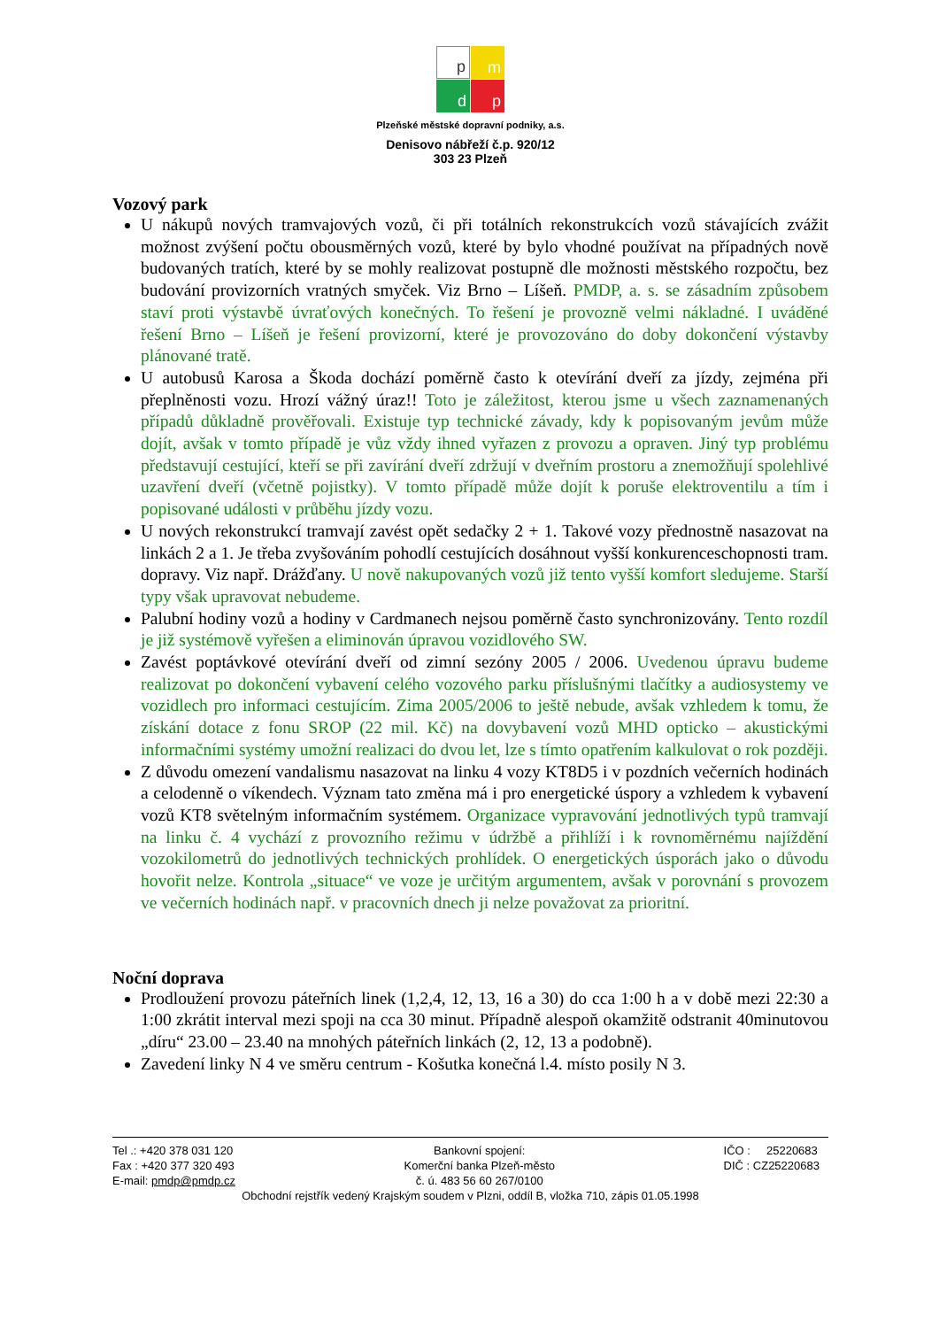p
m
d
p
Plzeňské městské dopravní podniky, a.s.
Denisovo nábřeží č.p. 920/12
303 23 Plzeň
Vozový park
U nákupů nových tramvajových vozů, či při totálních rekonstrukcích vozů stávajících zvážit možnost zvýšení počtu obousměrných vozů, které by bylo vhodné používat na případných nově budovaných tratích, které by se mohly realizovat postupně dle možnosti městského rozpočtu, bez budování provizorních vratných smyček. Viz Brno – Líšeň. PMDP, a. s. se zásadním způsobem staví proti výstavbě úvraťových konečných. To řešení je provozně velmi nákladné. I uváděné řešení Brno – Líšeň je řešení provizorní, které je provozováno do doby dokončení výstavby plánované tratě.
U autobusů Karosa a Škoda dochází poměrně často k otevírání dveří za jízdy, zejména při přeplněnosti vozu. Hrozí vážný úraz!! Toto je záležitost, kterou jsme u všech zaznamenaných případů důkladně prověřovali. Existuje typ technické závady, kdy k popisovaným jevům může dojít, avšak v tomto případě je vůz vždy ihned vyřazen z provozu a opraven. Jiný typ problému představují cestující, kteří se při zavírání dveří zdržují v dveřním prostoru a znemožňují spolehlivé uzavření dveří (včetně pojistky). V tomto případě může dojít k poruše elektroventilu a tím i popisované události v průběhu jízdy vozu.
U nových rekonstrukcí tramvají zavést opět sedačky 2 + 1. Takové vozy přednostně nasazovat na linkách 2 a 1. Je třeba zvyšováním pohodlí cestujících dosáhnout vyšší konkurenceschopnosti tram. dopravy. Viz např. Drážďany. U nově nakupovaných vozů již tento vyšší komfort sledujeme. Starší typy však upravovat nebudeme.
Palubní hodiny vozů a hodiny v Cardmanech nejsou poměrně často synchronizovány. Tento rozdíl je již systémově vyřešen a eliminován úpravou vozidlového SW.
Zavést poptávkové otevírání dveří od zimní sezóny 2005 / 2006. Uvedenou úpravu budeme realizovat po dokončení vybavení celého vozového parku příslušnými tlačítky a audiosystemy ve vozidlech pro informaci cestujícím. Zima 2005/2006 to ještě nebude, avšak vzhledem k tomu, že získání dotace z fonu SROP (22 mil. Kč) na dovybavení vozů MHD opticko – akustickými informačními systémy umožní realizaci do dvou let, lze s tímto opatřením kalkulovat o rok později.
Z důvodu omezení vandalismu nasazovat na linku 4 vozy KT8D5 i v pozdních večerních hodinách a celodenně o víkendech. Význam tato změna má i pro energetické úspory a vzhledem k vybavení vozů KT8 světelným informačním systémem. Organizace vypravování jednotlivých typů tramvají na linku č. 4 vychází z provozního režimu v údržbě a přihlíží i k rovnoměrnému najíždění vozokilometrů do jednotlivých technických prohlídek. O energetických úsporách jako o důvodu hovořit nelze. Kontrola „situace“ ve voze je určitým argumentem, avšak v porovnání s provozem ve večerních hodinách např. v pracovních dnech ji nelze považovat za prioritní.
Noční doprava
Prodloužení provozu páteřních linek (1,2,4, 12, 13, 16 a 30) do cca 1:00 h a v době mezi 22:30 a 1:00 zkrátit interval mezi spoji na cca 30 minut. Případně alespoň okamžitě odstranit 40minutovou „díru“ 23.00 – 23.40 na mnohých páteřních linkách (2, 12, 13 a podobně).
Zavedení linky N 4 ve směru centrum - Košutka konečná l.4. místo posily N 3.
Tel .: +420 378 031 120
Fax : +420 377 320 493
E-mail: pmdp@pmdp.cz
Bankovní spojení:
Komerční banka Plzeň-město
č. ú. 483 56 60 267/0100
IČO : 25220683
DIČ : CZ25220683
Obchodní rejstřík vedený Krajským soudem v Plzni, oddíl B, vložka 710, zápis 01.05.1998